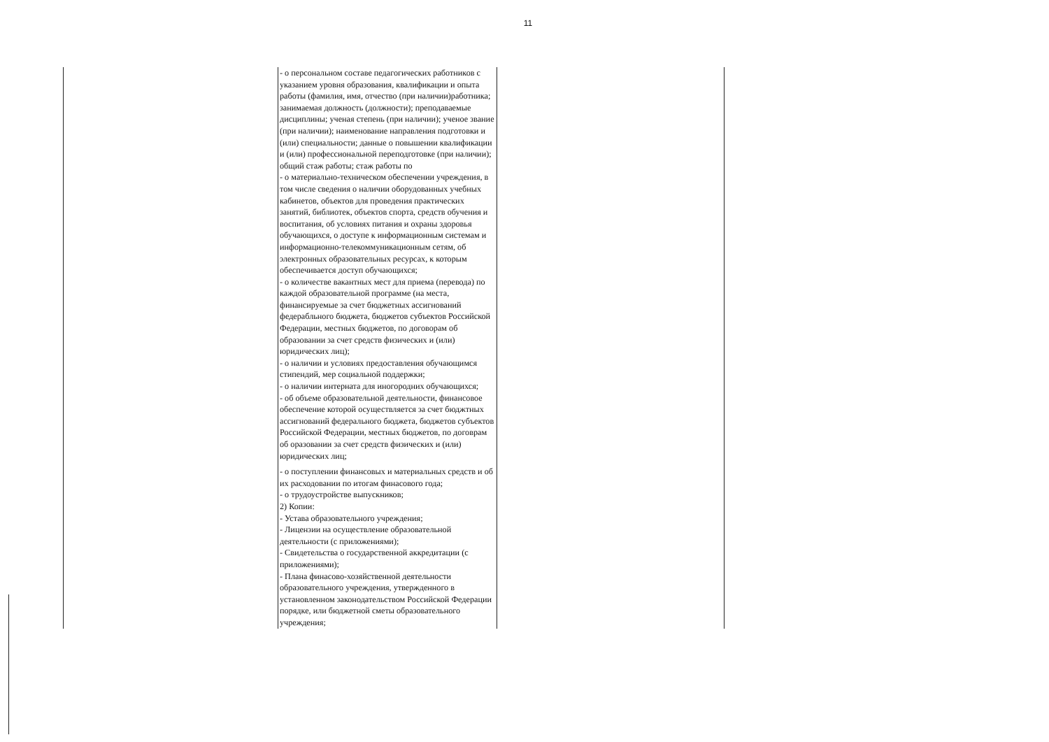11
| | - о персональном составе педагогических работников с указанием уровня образования, квалификации и опыта работы (фамилия, имя, отчество (при наличии)работника; занимаемая должность (должности); преподаваемые дисциплины; ученая степень (при наличии); ученое звание (при наличии); наименование направления подготовки и (или) специальности; данные о повышении квалификации и (или) профессиональной переподготовке (при наличии); общий стаж работы; стаж работы по - о материально-техническом обеспечении учреждения, в том числе сведения о наличии оборудованных учебных кабинетов, объектов для проведения практических занятий, библиотек, объектов спорта, средств обучения и воспитания, об условиях питания и охраны здоровья обучающихся, о доступе к информационным системам и информационно-телекоммуникационным сетям, об электронных образовательных ресурсах, к которым обеспечивается доступ обучающихся; - о количестве вакантных мест для приема (перевода) по каждой образовательной программе (на места, финансируемые за счет бюджетных ассигнований федерабльного бюджета, бюджетов субъектов Российской Федерации, местных бюджетов, по договорам об образовании за счет средств физических и (или) юридических лиц); - о наличии и условиях предоставления обучающимся стипендий, мер социальной поддержки; - о наличии интерната для иногородних обучающихся; - об объеме образовательной деятельности, финансовое обеспечение которой осуществляется за счет бюджтных ассигнований федерального бюджета, бюджетов субъектов Российской Федерации, местных бюджетов, по договрам об оразовании за счет средств физических и (или) юридических лиц; - о поступлении финансовых и материальных средств и об их расходовании по итогам финасового года; - о трудоустройстве выпускников; 2) Копии: - Устава образовательного учреждения; - Лицензии на осуществление образовательной деятельности (с приложениями); - Свидетельства о государственной аккредитации (с приложениями); - Плана финасово-хозяйственной деятельности образовательного учреждения, утвержденного в установленном законодательством Российской Федерации порядке, или бюджетной сметы образовательного учреждения; | |